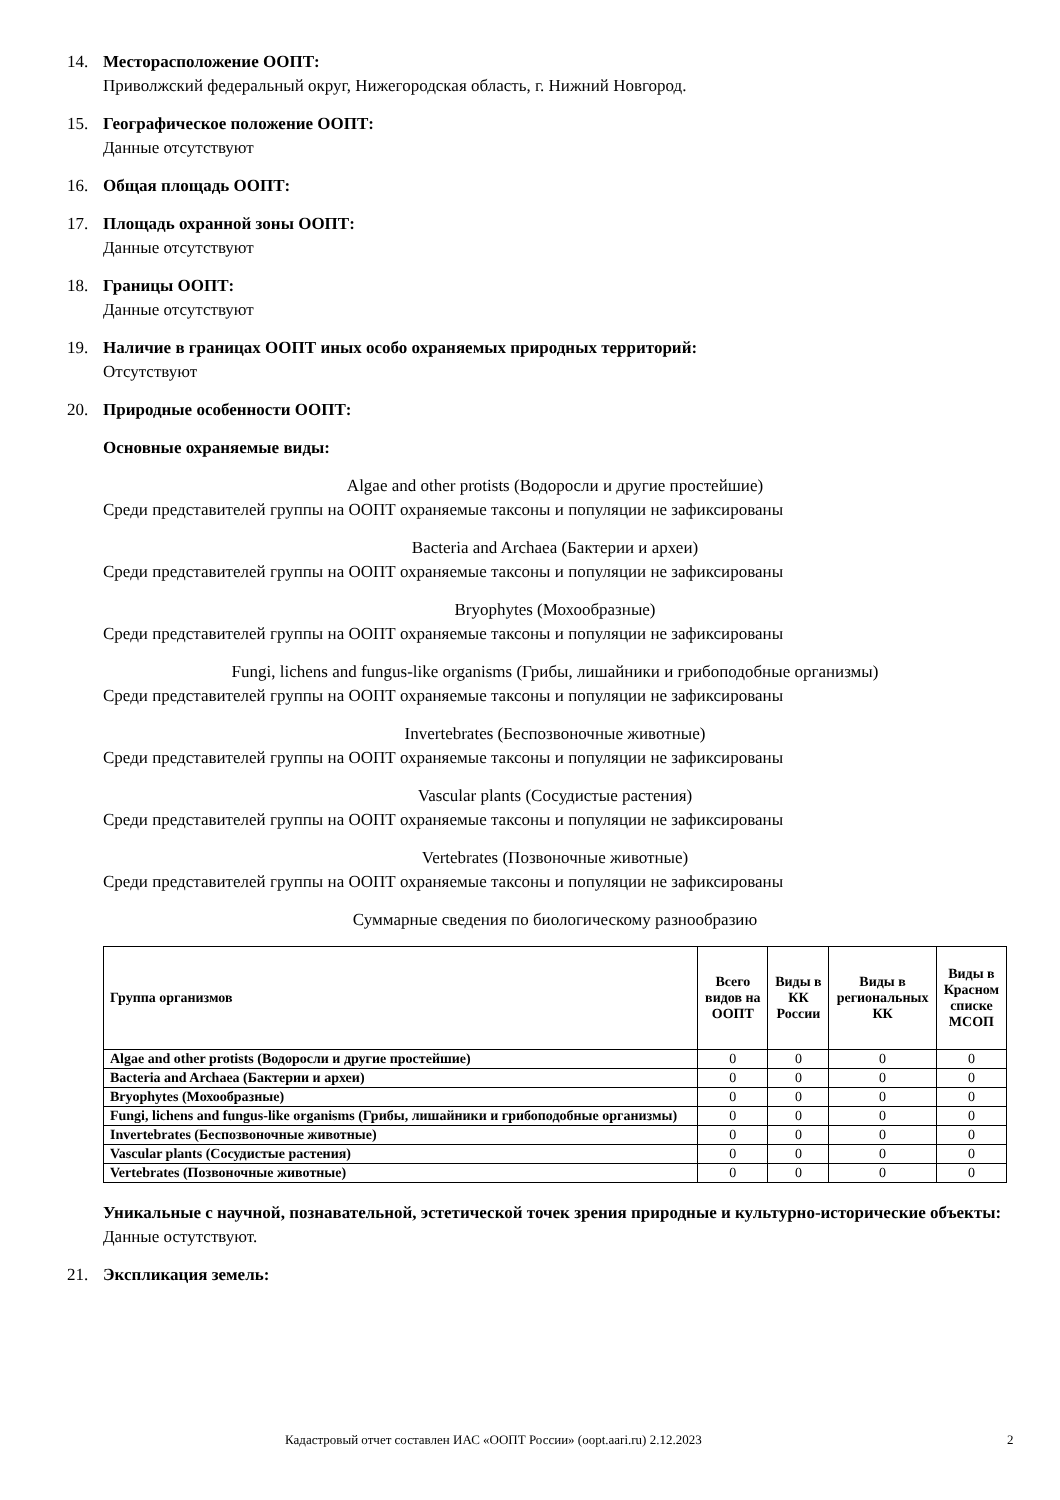14. Месторасположение ООПТ:
Приволжский федеральный округ, Нижегородская область, г. Нижний Новгород.
15. Географическое положение ООПТ:
Данные отсутствуют
16. Общая площадь ООПТ:
17. Площадь охранной зоны ООПТ:
Данные отсутствуют
18. Границы ООПТ:
Данные отсутствуют
19. Наличие в границах ООПТ иных особо охраняемых природных территорий:
Отсутствуют
20. Природные особенности ООПТ:
Основные охраняемые виды:
Algae and other protists (Водоросли и другие простейшие)
Среди представителей группы на ООПТ охраняемые таксоны и популяции не зафиксированы
Bacteria and Archaea (Бактерии и археи)
Среди представителей группы на ООПТ охраняемые таксоны и популяции не зафиксированы
Bryophytes (Мохообразные)
Среди представителей группы на ООПТ охраняемые таксоны и популяции не зафиксированы
Fungi, lichens and fungus-like organisms (Грибы, лишайники и грибоподобные организмы)
Среди представителей группы на ООПТ охраняемые таксоны и популяции не зафиксированы
Invertebrates (Беспозвоночные животные)
Среди представителей группы на ООПТ охраняемые таксоны и популяции не зафиксированы
Vascular plants (Сосудистые растения)
Среди представителей группы на ООПТ охраняемые таксоны и популяции не зафиксированы
Vertebrates (Позвоночные животные)
Среди представителей группы на ООПТ охраняемые таксоны и популяции не зафиксированы
Суммарные сведения по биологическому разнообразию
| Группа организмов | Всего видов на ООПТ | Виды в КК России | Виды в региональных КК | Виды в Красном списке МСОП |
| --- | --- | --- | --- | --- |
| Algae and other protists (Водоросли и другие простейшие) | 0 | 0 | 0 | 0 |
| Bacteria and Archaea (Бактерии и археи) | 0 | 0 | 0 | 0 |
| Bryophytes (Мохообразные) | 0 | 0 | 0 | 0 |
| Fungi, lichens and fungus-like organisms (Грибы, лишайники и грибоподобные организмы) | 0 | 0 | 0 | 0 |
| Invertebrates (Беспозвоночные животные) | 0 | 0 | 0 | 0 |
| Vascular plants (Сосудистые растения) | 0 | 0 | 0 | 0 |
| Vertebrates (Позвоночные животные) | 0 | 0 | 0 | 0 |
Уникальные с научной, познавательной, эстетической точек зрения природные и культурно-исторические объекты:
Данные остутствуют.
21. Экспликация земель:
Кадастровый отчет составлен ИАС «ООПТ России» (oopt.aari.ru) 2.12.2023 2